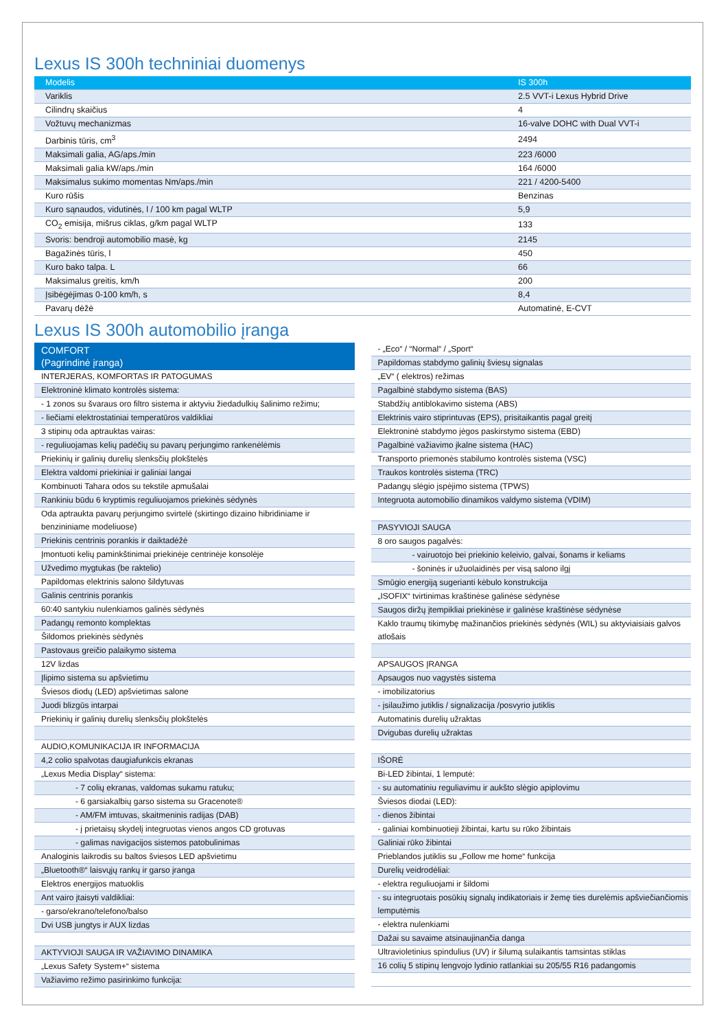Lexus IS 300h techniniai duomenys
| Modelis | IS 300h |
| --- | --- |
| Variklis | 2.5 VVT-i Lexus Hybrid Drive |
| Cilindrų skaičius | 4 |
| Vožtuvų mechanizmas | 16-valve DOHC with Dual VVT-i |
| Darbinis tūris, cm<sup>3</sup> | 2494 |
| Maksimali galia, AG/aps./min | 223 /6000 |
| Maksimali galia kW/aps./min | 164 /6000 |
| Maksimalus sukimo momentas Nm/aps./min | 221 / 4200-5400 |
| Kuro rūšis | Benzinas |
| Kuro sąnaudos, vidutinės, l / 100 km pagal WLTP | 5,9 |
| CO<sub>2</sub> emisija, mišrus ciklas, g/km pagal WLTP | 133 |
| Svoris: bendroji automobilio masė, kg | 2145 |
| Bagažinės tūris, l | 450 |
| Kuro bako talpa. L | 66 |
| Maksimalus greitis, km/h | 200 |
| Įsibėgėjimas 0-100 km/h, s | 8,4 |
| Pavarų dėžė | Automatinė, E-CVT |
Lexus IS 300h automobilio įranga
COMFORT
(Pagrindinė įranga)
| INTERJERAS, KOMFORTAS IR PATOGUMAS |
| Elektroninė klimato kontrolės sistema: |
| - 1 zonos su švaraus oro filtro sistema ir aktyviu žiedadulkių šalinimo režimu; |
| - liečiami elektrostatiniai temperatūros valdikliai |
| 3 stipinų oda aptrauktas vairas: |
| - reguliuojamas kelių padėčių su pavarų perjungimo rankenėlėmis |
| Priekinių ir galinių durelių slenksčių plokštelės |
| Elektra valdomi priekiniai ir galiniai langai |
| Kombinuoti Tahara odos su tekstile apmušalai |
| Rankiniu būdu 6 kryptimis reguliuojamos priekinės sėdynės |
| Oda aptraukta pavarų perjungimo svirtelė (skirtingo dizaino hibridiniame ir benzininiame modeliuose) |
| Priekinis centrinis porankis ir daiktadėžė |
| Įmontuoti kelių paminkštinimai priekinėje centrinėje konsolėje |
| Užvedimo mygtukas (be raktelio) |
| Papildomas elektrinis salono šildytuvas |
| Galinis centrinis porankis |
| 60:40 santykiu nulenkiamos galinės sėdynės |
| Padangų remonto komplektas |
| Šildomos priekinės sėdynės |
| Pastovaus greičio palaikymo sistema |
| 12V lizdas |
| Įlipimo sistema su apšvietimu |
| Šviesos diodų (LED) apšvietimas salone |
| Juodi blizgūs intarpai |
| Priekinių ir galinių durelių slenksčių plokštelės |
| AUDIO,KOMUNIKACIJA IR INFORMACIJA |
| 4,2 colio spalvotas daugiafunkcis ekranas |
| „Lexus Media Display“ sistema: |
| - 7 colių ekranas, valdomas sukamu ratuku; |
| - 6 garsiakalbių garso sistema su Gracenote® |
| - AM/FM imtuvas, skaitmeninis radijas (DAB) |
| - į prietaisų skydelį integruotas vienos angos CD grotuvas |
| - galimas navigacijos sistemos patobulinimas |
| Analoginis laikrodis su baltos šviesos LED apšvietimu |
| „Bluetooth®“ laisvųjų rankų ir garso įranga |
| Elektros energijos matuoklis |
| Ant vairo įtaisyti valdikliai: |
| - garso/ekrano/telefono/balso |
| Dvi USB jungtys ir AUX lizdas |
| AKTYVIOJI SAUGA IR VAŽIAVIMO DINAMIKA |
| „Lexus Safety System+“ sistema |
| Važiavimo režimo pasirinkimo funkcija: |
| - „Eco“ / “Normal“ / „Sport“ |
| Papildomas stabdymo galinių šviesų signalas |
| „EV“ ( elektros) režimas |
| Pagalbinė stabdymo sistema (BAS) |
| Stabdžių antiblokavimo sistema (ABS) |
| Elektrinis vairo stiprintuvas (EPS), prisitaikantis pagal greitį |
| Elektroninė stabdymo jėgos paskirstymo sistema (EBD) |
| Pagalbinė važiavimo įkalne sistema (HAC) |
| Transporto priemonės stabilumo kontrolės sistema (VSC) |
| Traukos kontrolės sistema (TRC) |
| Padangų slėgio įspėjimo sistema (TPWS) |
| Integruota automobilio dinamikos valdymo sistema (VDIM) |
| PASYVIOJI SAUGA |
| 8 oro saugos pagalvės: |
| - vairuotojo bei priekinio keleivio, galvai, šonams ir keliams |
| - šoninės ir užuolaidinės per visą salono ilgį |
| Smūgio energiją sugerianti kėbulo konstrukcija |
| „ISOFIX“ tvirtinimas kraštinėse galinėse sėdynėse |
| Saugos diržų įtempikliai priekinėse ir galinėse kraštinėse sėdynėse |
| Kaklo traumų tikimybę mažinančios priekinės sėdynės (WIL) su aktyviaisiais galvos atlošais |
| APSAUGOS ĮRANGA |
| Apsaugos nuo vagystės sistema |
| - imobilizatorius |
| - įsilaužimo jutiklis / signalizacija /posvyrio jutiklis |
| Automatinis durelių užraktas |
| Dvigubas durelių užraktas |
| IŠORĖ |
| Bi-LED žibintai, 1 lemputė: |
| - su automatiniu reguliavimu ir aukšto slėgio apiplovimu |
| Šviesos diodai (LED): |
| - dienos žibintai |
| - galiniai kombinuotieji žibintai, kartu su rūko žibintais |
| Galiniai rūko žibintai |
| Prieblandos jutiklis su „Follow me home“ funkcija |
| Durelių veidrodėliai: |
| - elektra reguliuojami ir šildomi |
| - su integruotais posūkių signalų indikatoriais ir žemę ties durelėmis apšviečiančiomis lemputėmis |
| - elektra nulenkiami |
| Dažai su savaime atsinaujinančia danga |
| Ultravioletinius spindulius (UV) ir šilumą sulaikantis tamsintas stiklas |
| 16 colių 5 stipinų lengvojo lydinio ratlankiai su 205/55 R16 padangomis |